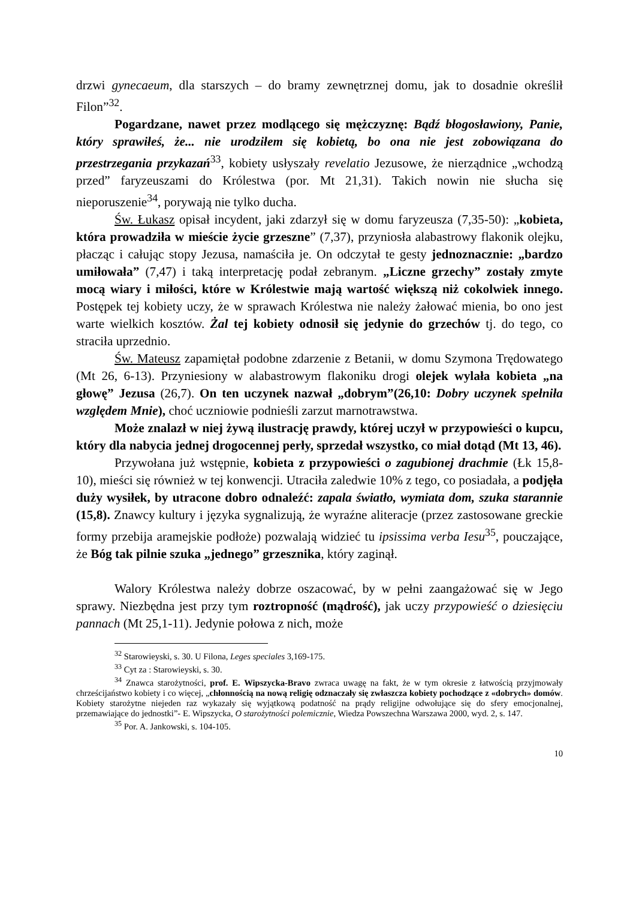drzwi gynecaeum, dla starszych – do bramy zewnętrznej domu, jak to dosadnie określił Filon”<sup>32</sup>.
Pogardzane, nawet przez modlącego się mężczyznę: Bądź błogosławiony, Panie, który sprawiłeś, że... nie urodziłem się kobietą, bo ona nie jest zobowiązana do przestrzegania przykazań<sup>33</sup>, kobiety usłyszały revelatio Jezusowe, że nierządnice „wchodzą przed” faryzeuszami do Królestwa (por. Mt 21,31). Takich nowin nie słucha się nieporuszenie<sup>34</sup>, porywają nie tylko ducha.
Św. Łukasz opisał incydent, jaki zdarzył się w domu faryzeusza (7,35-50): „kobieta, która prowadziła w mieście życie grzeszne” (7,37), przyniosła alabastrowy flakonik olejku, płacząc i całując stopy Jezusa, namaściła je. On odczytał te gesty jednoznacznie: „bardzo umiłowała” (7,47) i taką interpretację podał zebranym. „Liczne grzechy” zostały zmyte mocą wiary i miłości, które w Królestwie mają wartość większą niż cokolwiek innego. Postępek tej kobiety uczy, że w sprawach Królestwa nie należy żałować mienia, bo ono jest warte wielkich kosztów. Żal tej kobiety odnosił się jedynie do grzechów tj. do tego, co straciła uprzednio.
Św. Mateusz zapamiętał podobne zdarzenie z Betanii, w domu Szymona Trędowatego (Mt 26, 6-13). Przyniesiony w alabastrowym flakoniku drogi olejek wylała kobieta „na głowę” Jezusa (26,7). On ten uczynek nazwał „dobrym”(26,10: Dobry uczynek spełniła względem Mnie), choć uczniowie podnieśli zarzut marnotrawstwa.
Może znalazł w niej żywą ilustrację prawdy, której uczył w przypowieści o kupcu, który dla nabycia jednej drogocennej perły, sprzedał wszystko, co miał dotąd (Mt 13, 46).
Przywołana już wstępnie, kobieta z przypowieści o zagubionej drachmie (Łk 15,8-10), mieści się również w tej konwencji. Utraciła zaledwie 10% z tego, co posiadała, a podjęła duży wysiłek, by utracone dobro odnaleźć: zapala światło, wymiata dom, szuka starannie (15,8). Znawcy kultury i języka sygnalizują, że wyraźne aliteracje (przez zastosowane greckie formy przebija aramejskie podłoże) pozwalają widzieć tu ipsissima verba Iesu<sup>35</sup>, pouczające, że Bóg tak pilnie szuka „jednego” grzesznika, który zaginął.
Walory Królestwa należy dobrze oszacować, by w pełni zaangażować się w Jego sprawy. Niezbędna jest przy tym roztropność (mądrość), jak uczy przypowieść o dziesięciu pannach (Mt 25,1-11). Jedynie połowa z nich, może
<sup>32</sup> Starowieyski, s. 30. U Filona, Leges speciales 3,169-175.
<sup>33</sup> Cyt za : Starowieyski, s. 30.
<sup>34</sup> Znawca starożytności, prof. E. Wipszycka-Bravo zwraca uwagę na fakt, że w tym okresie z łatwością przyjmowały chrześcijaństwo kobiety i co więcej, „chłonnością na nową religię odznaczały się zwłaszcza kobiety pochodzące z «dobrych» domów. Kobiety starożytne niejeden raz wykazały się wyjątkową podatność na prądy religijne odwołujące się do sfery emocjonalnej, przemawiające do jednostki”- E. Wipszycka, O starożytności polemicznie, Wiedza Powszechna Warszawa 2000, wyd. 2, s. 147.
<sup>35</sup> Por. A. Jankowski, s. 104-105.
10